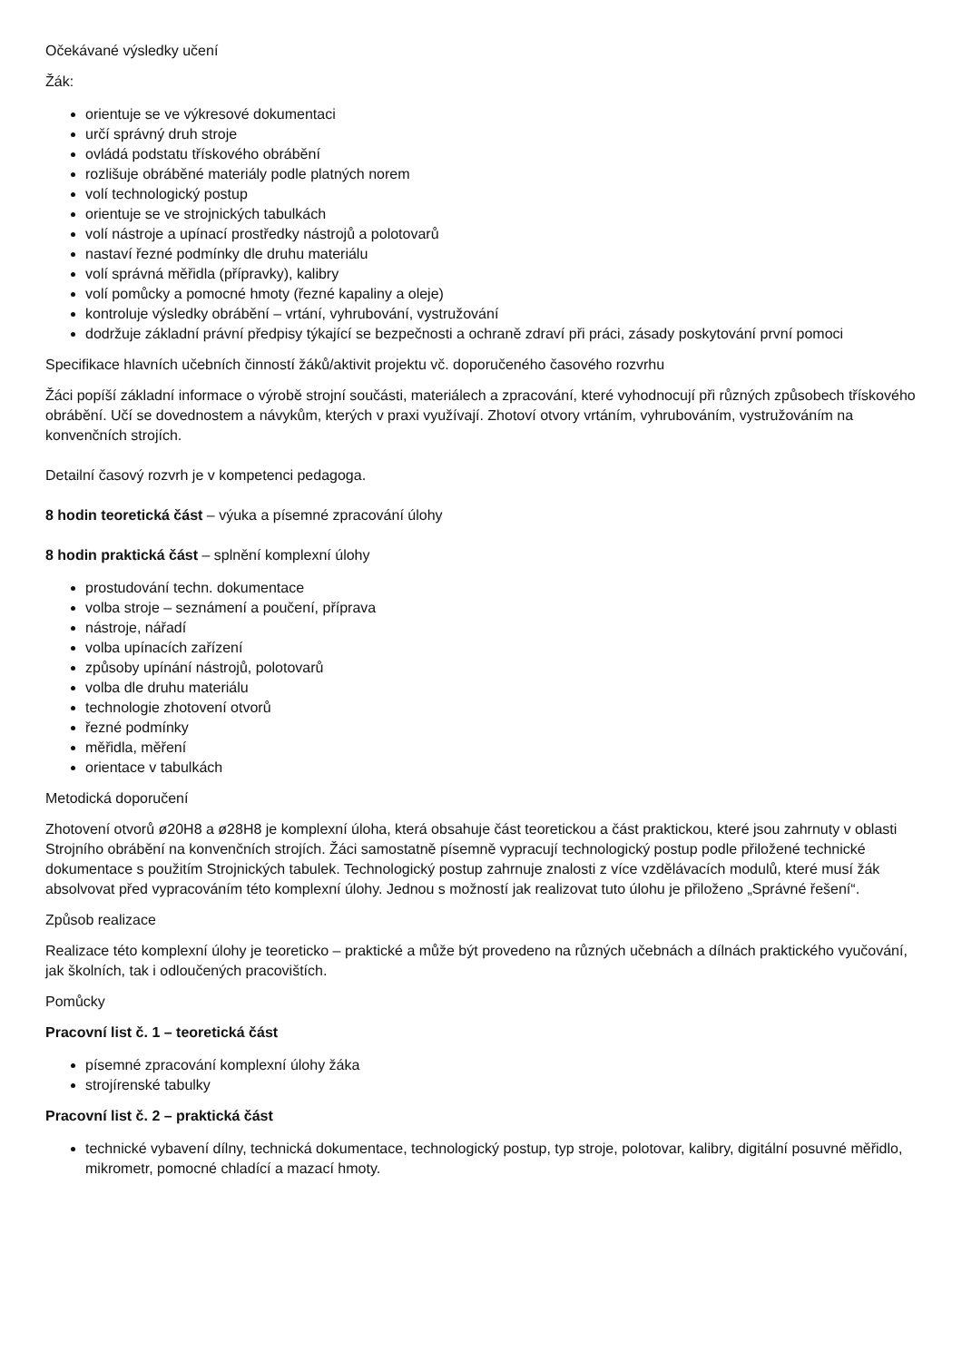Očekávané výsledky učení
Žák:
orientuje se ve výkresové dokumentaci
určí správný druh stroje
ovládá podstatu třískového obrábění
rozlišuje obráběné materiály podle platných norem
volí technologický postup
orientuje se ve strojnických tabulkách
volí nástroje a upínací prostředky nástrojů a polotovarů
nastaví řezné podmínky dle druhu materiálu
volí správná měřidla (přípravky), kalibry
volí pomůcky a pomocné hmoty (řezné kapaliny a oleje)
kontroluje výsledky obrábění – vrtání, vyhrubování, vystružování
dodržuje základní právní předpisy týkající se bezpečnosti a ochraně zdraví při práci, zásady poskytování první pomoci
Specifikace hlavních učebních činností žáků/aktivit projektu vč. doporučeného časového rozvrhu
Žáci popíší základní informace o výrobě strojní součásti, materiálech a zpracování, které vyhodnocují při různých způsobech třískového obrábění. Učí se dovednostem a návykům, kterých v praxi využívají. Zhotoví otvory vrtáním, vyhrubováním, vystružováním na konvenčních strojích.
Detailní časový rozvrh je v kompetenci pedagoga.
8 hodin teoretická část – výuka a písemné zpracování úlohy
8 hodin praktická část – splnění komplexní úlohy
prostudování techn. dokumentace
volba stroje – seznámení a poučení, příprava
nástroje, nářadí
volba upínacích zařízení
způsoby upínání nástrojů, polotovarů
volba dle druhu materiálu
technologie zhotovení otvorů
řezné podmínky
měřidla, měření
orientace v tabulkách
Metodická doporučení
Zhotovení otvorů ø20H8 a ø28H8 je komplexní úloha, která obsahuje část teoretickou a část praktickou, které jsou zahrnuty v oblasti Strojního obrábění na konvenčních strojích. Žáci samostatně písemně vypracují technologický postup podle přiložené technické dokumentace s použitím Strojnických tabulek. Technologický postup zahrnuje znalosti z více vzdělávacích modulů, které musí žák absolvovat před vypracováním této komplexní úlohy. Jednou s možností jak realizovat tuto úlohu je přiloženo „Správné řešení“.
Způsob realizace
Realizace této komplexní úlohy je teoreticko – praktické a může být provedeno na různých učebnách a dílnách praktického vyučování, jak školních, tak i odloučených pracovištích.
Pomůcky
Pracovní list č. 1 – teoretická část
písemné zpracování komplexní úlohy žáka
strojírenské tabulky
Pracovní list č. 2 – praktická část
technické vybavení dílny, technická dokumentace, technologický postup, typ stroje, polotovar, kalibry, digitální posuvné měřidlo, mikrometr, pomocné chladící a mazací hmoty.